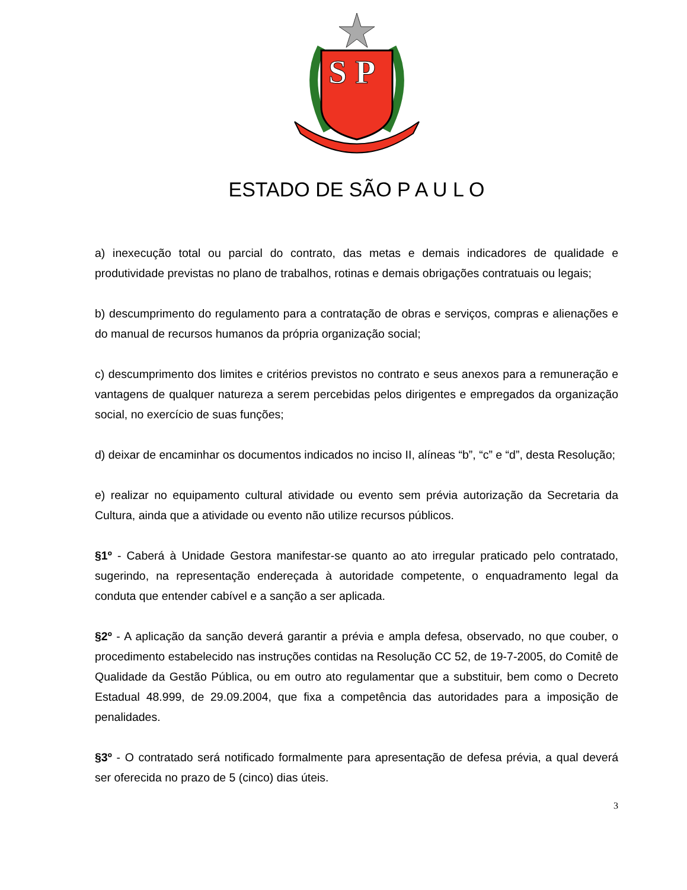S P
ESTADO DE SÃO P A U L O
a) inexecução total ou parcial do contrato, das metas e demais indicadores de qualidade e produtividade previstas no plano de trabalhos, rotinas e demais obrigações contratuais ou legais;
b) descumprimento do regulamento para a contratação de obras e serviços, compras e alienações e do manual de recursos humanos da própria organização social;
c) descumprimento dos limites e critérios previstos no contrato e seus anexos para a remuneração e vantagens de qualquer natureza a serem percebidas pelos dirigentes e empregados da organização social, no exercício de suas funções;
d) deixar de encaminhar os documentos indicados no inciso II, alíneas “b”, “c” e “d”, desta Resolução;
e) realizar no equipamento cultural atividade ou evento sem prévia autorização da Secretaria da Cultura, ainda que a atividade ou evento não utilize recursos públicos.
§1º - Caberá à Unidade Gestora manifestar-se quanto ao ato irregular praticado pelo contratado, sugerindo, na representação endereçada à autoridade competente, o enquadramento legal da conduta que entender cabível e a sanção a ser aplicada.
§2º - A aplicação da sanção deverá garantir a prévia e ampla defesa, observado, no que couber, o procedimento estabelecido nas instruções contidas na Resolução CC 52, de 19-7-2005, do Comitê de Qualidade da Gestão Pública, ou em outro ato regulamentar que a substituir, bem como o Decreto Estadual 48.999, de 29.09.2004, que fixa a competência das autoridades para a imposição de penalidades.
§3º - O contratado será notificado formalmente para apresentação de defesa prévia, a qual deverá ser oferecida no prazo de 5 (cinco) dias úteis.
3